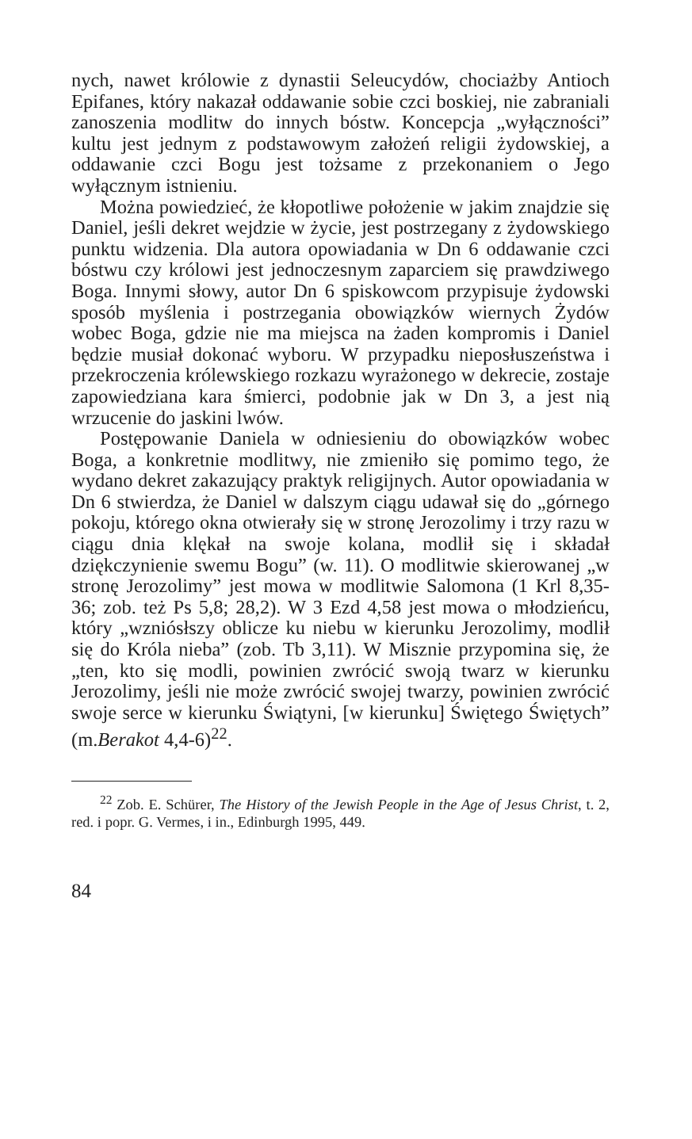nych, nawet królowie z dynastii Seleucydów, chociażby Antioch Epifanes, który nakazał oddawanie sobie czci boskiej, nie zabraniali zanoszenia modlitw do innych bóstw. Koncepcja „wyłączności” kultu jest jednym z podstawowym założeń religii żydowskiej, a oddawanie czci Bogu jest tożsame z przekonaniem o Jego wyłącznym istnieniu.
Można powiedzieć, że kłopotliwe położenie w jakim znajdzie się Daniel, jeśli dekret wejdzie w życie, jest postrzegany z żydowskiego punktu widzenia. Dla autora opowiadania w Dn 6 oddawanie czci bóstwu czy królowi jest jednoczesnym zaparciem się prawdziwego Boga. Innymi słowy, autor Dn 6 spiskowcom przypisuje żydowski sposób myślenia i postrzegania obowiązków wiernych Żydów wobec Boga, gdzie nie ma miejsca na żaden kompromis i Daniel będzie musiał dokonać wyboru. W przypadku nieposłuszeństwa i przekroczenia królewskiego rozkazu wyrażonego w dekrecie, zostaje zapowiedziana kara śmierci, podobnie jak w Dn 3, a jest nią wrzucenie do jaskini lwów.
Postępowanie Daniela w odniesieniu do obowiązków wobec Boga, a konkretnie modlitwy, nie zmieniło się pomimo tego, że wydano dekret zakazujący praktyk religijnych. Autor opowiadania w Dn 6 stwierdza, że Daniel w dalszym ciągu udawał się do „górnego pokoju, którego okna otwierały się w stronę Jerozolimy i trzy razu w ciągu dnia klękał na swoje kolana, modlił się i składał dziękczynienie swemu Bogu” (w. 11). O modlitwie skierowanej „w stronę Jerozolimy” jest mowa w modlitwie Salomona (1 Krl 8,35-36; zob. też Ps 5,8; 28,2). W 3 Ezd 4,58 jest mowa o młodzieńcu, który „wzniósłszy oblicze ku niebu w kierunku Jerozolimy, modlił się do Króla nieba” (zob. Tb 3,11). W Misznie przypomina się, że „ten, kto się modli, powinien zwrócić swoją twarz w kierunku Jerozolimy, jeśli nie może zwrócić swojej twarzy, powinien zwrócić swoje serce w kierunku Świątyni, [w kierunku] Świętego Świętych” (m.Berakot 4,4-6)<sup>22</sup>.
<sup>22</sup> Zob. E. Schürer, The History of the Jewish People in the Age of Jesus Christ, t. 2, red. i popr. G. Vermes, i in., Edinburgh 1995, 449.
84